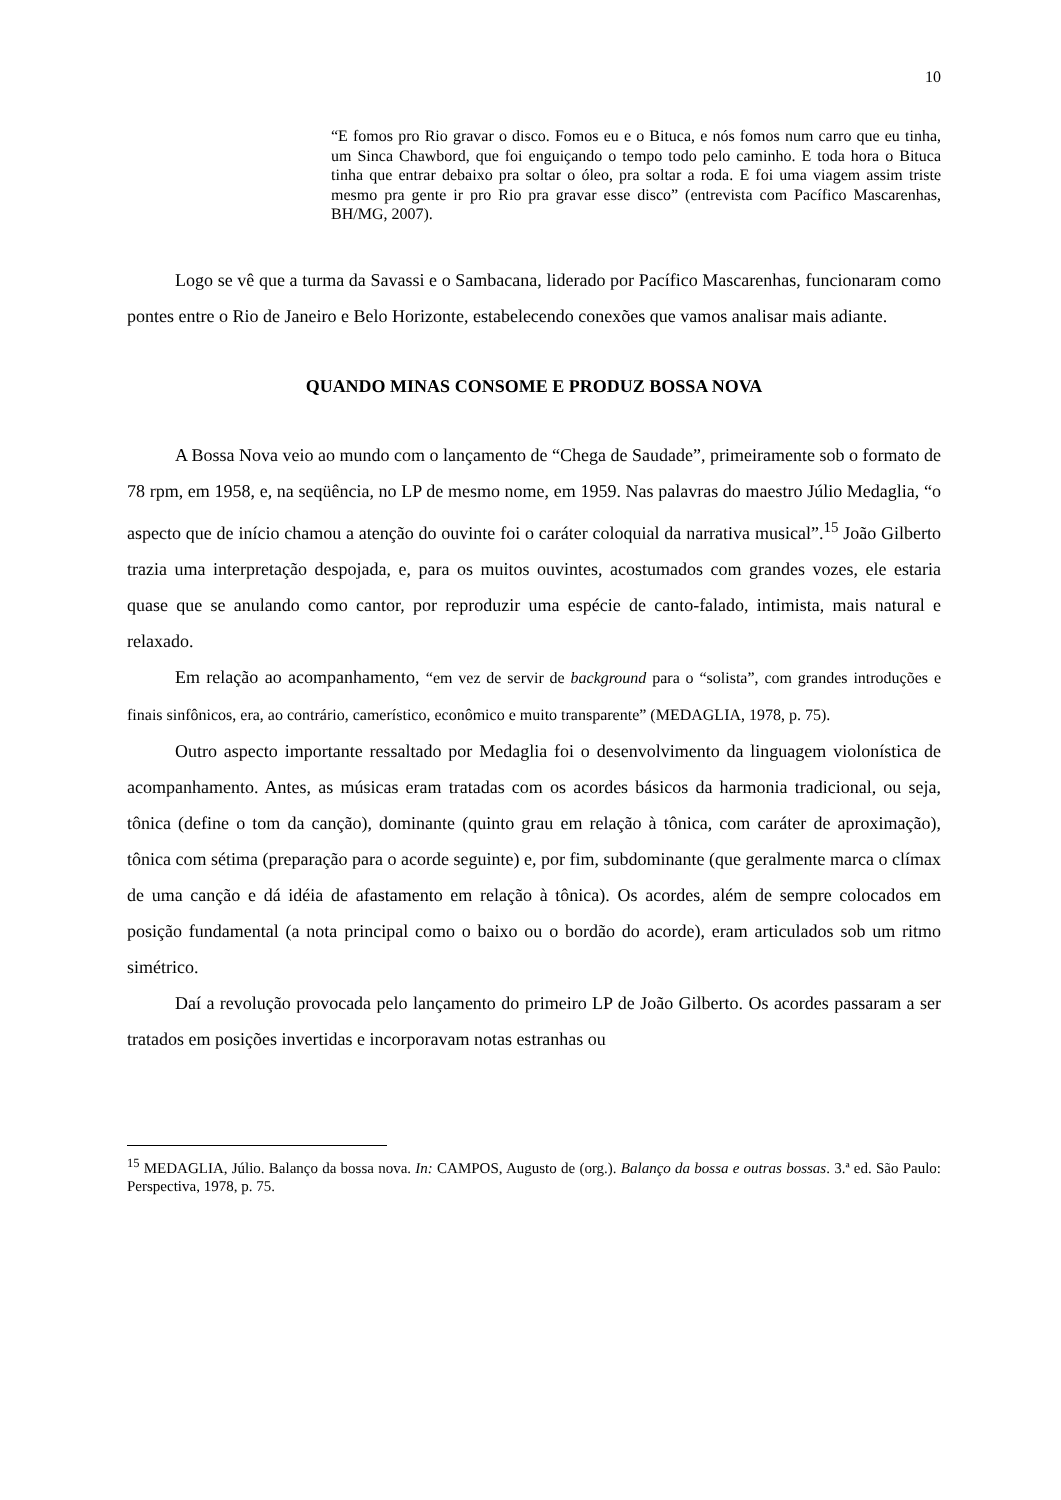10
“E fomos pro Rio gravar o disco. Fomos eu e o Bituca, e nós fomos num carro que eu tinha, um Sinca Chawbord, que foi enguiçando o tempo todo pelo caminho. E toda hora o Bituca tinha que entrar debaixo pra soltar o óleo, pra soltar a roda. E foi uma viagem assim triste mesmo pra gente ir pro Rio pra gravar esse disco” (entrevista com Pacífico Mascarenhas, BH/MG, 2007).
Logo se vê que a turma da Savassi e o Sambacana, liderado por Pacífico Mascarenhas, funcionaram como pontes entre o Rio de Janeiro e Belo Horizonte, estabelecendo conexões que vamos analisar mais adiante.
QUANDO MINAS CONSOME E PRODUZ BOSSA NOVA
A Bossa Nova veio ao mundo com o lançamento de “Chega de Saudade”, primeiramente sob o formato de 78 rpm, em 1958, e, na seqüência, no LP de mesmo nome, em 1959. Nas palavras do maestro Júlio Medaglia, “o aspecto que de início chamou a atenção do ouvinte foi o caráter coloquial da narrativa musical”.<sup>15</sup> João Gilberto trazia uma interpretação despojada, e, para os muitos ouvintes, acostumados com grandes vozes, ele estaria quase que se anulando como cantor, por reproduzir uma espécie de canto-falado, intimista, mais natural e relaxado.
Em relação ao acompanhamento, “em vez de servir de background para o “solista”, com grandes introduções e finais sinfônicos, era, ao contrário, camerístico, econômico e muito transparente” (MEDAGLIA, 1978, p. 75).
Outro aspecto importante ressaltado por Medaglia foi o desenvolvimento da linguagem violonística de acompanhamento. Antes, as músicas eram tratadas com os acordes básicos da harmonia tradicional, ou seja, tônica (define o tom da canção), dominante (quinto grau em relação à tônica, com caráter de aproximação), tônica com sétima (preparação para o acorde seguinte) e, por fim, subdominante (que geralmente marca o clímax de uma canção e dá idéia de afastamento em relação à tônica). Os acordes, além de sempre colocados em posição fundamental (a nota principal como o baixo ou o bordão do acorde), eram articulados sob um ritmo simétrico.
Daí a revolução provocada pelo lançamento do primeiro LP de João Gilberto. Os acordes passaram a ser tratados em posições invertidas e incorporavam notas estranhas ou
<sup>15</sup> MEDAGLIA, Júlio. Balanço da bossa nova. In: CAMPOS, Augusto de (org.). Balanço da bossa e outras bossas. 3.ª ed. São Paulo: Perspectiva, 1978, p. 75.